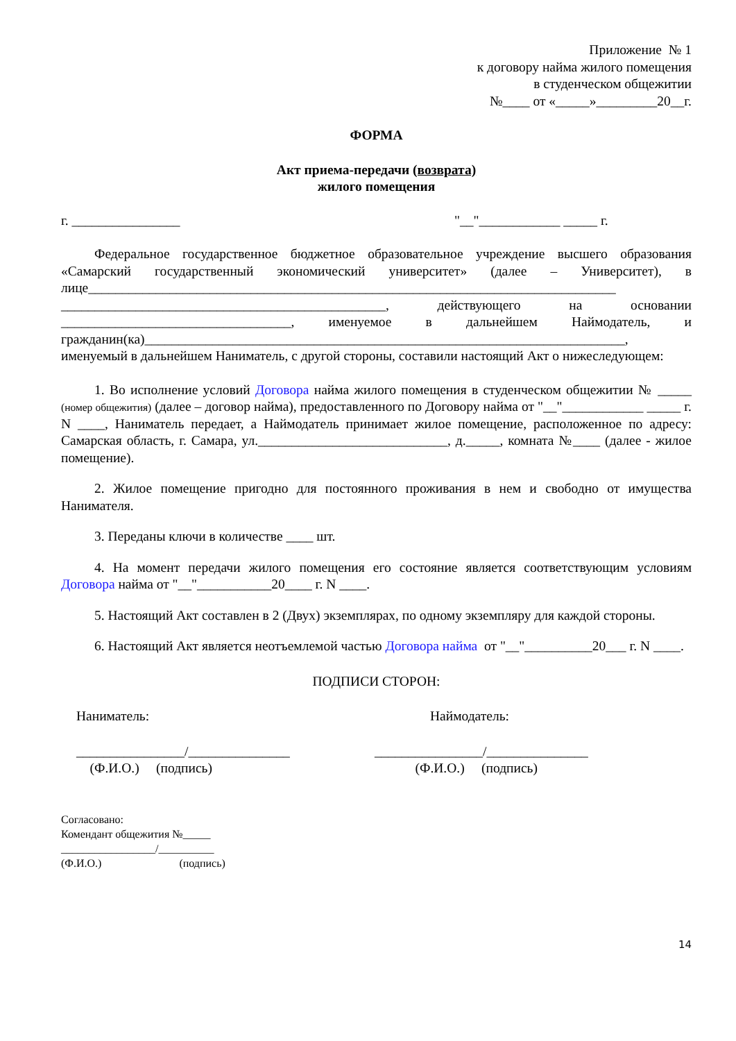Приложение № 1
к договору найма жилого помещения
в студенческом общежитии
№____ от «_____»_________20__г.
ФОРМА
Акт приема-передачи (возврата)
жилого помещения
г. ________________ "__"____________ _____ г.
Федеральное государственное бюджетное образовательное учреждение высшего образования «Самарский государственный экономический университет» (далее – Университет), в лице______________________________________________________________________________ ________________________________________________, действующего на основании __________________________________, именуемое в дальнейшем Наймодатель, и гражданин(ка)_______________________________________________________________________, именуемый в дальнейшем Наниматель, с другой стороны, составили настоящий Акт о нижеследующем:
1. Во исполнение условий Договора найма жилого помещения в студенческом общежитии № _____ (номер общежития) (далее – договор найма), предоставленного по Договору найма от "__"____________ _____ г. N ____, Наниматель передает, а Наймодатель принимает жилое помещение, расположенное по адресу: Самарская область, г. Самара, ул.____________________________, д._____, комната №____ (далее - жилое помещение).
2. Жилое помещение пригодно для постоянного проживания в нем и свободно от имущества Нанимателя.
3. Переданы ключи в количестве ____ шт.
4. На момент передачи жилого помещения его состояние является соответствующим условиям Договора найма от "__"___________20____ г. N ____.
5. Настоящий Акт составлен в 2 (Двух) экземплярах, по одному экземпляру для каждой стороны.
6. Настоящий Акт является неотъемлемой частью Договора найма от "__"__________20___ г. N ____.
ПОДПИСИ СТОРОН:
Наниматель: Наймодатель:
________________/_______________
(Ф.И.О.) (подпись) ________________/_______________
(Ф.И.О.) (подпись)
Согласовано:
Комендант общежития №_____
_________________/__________
(Ф.И.О.) (подпись)
14